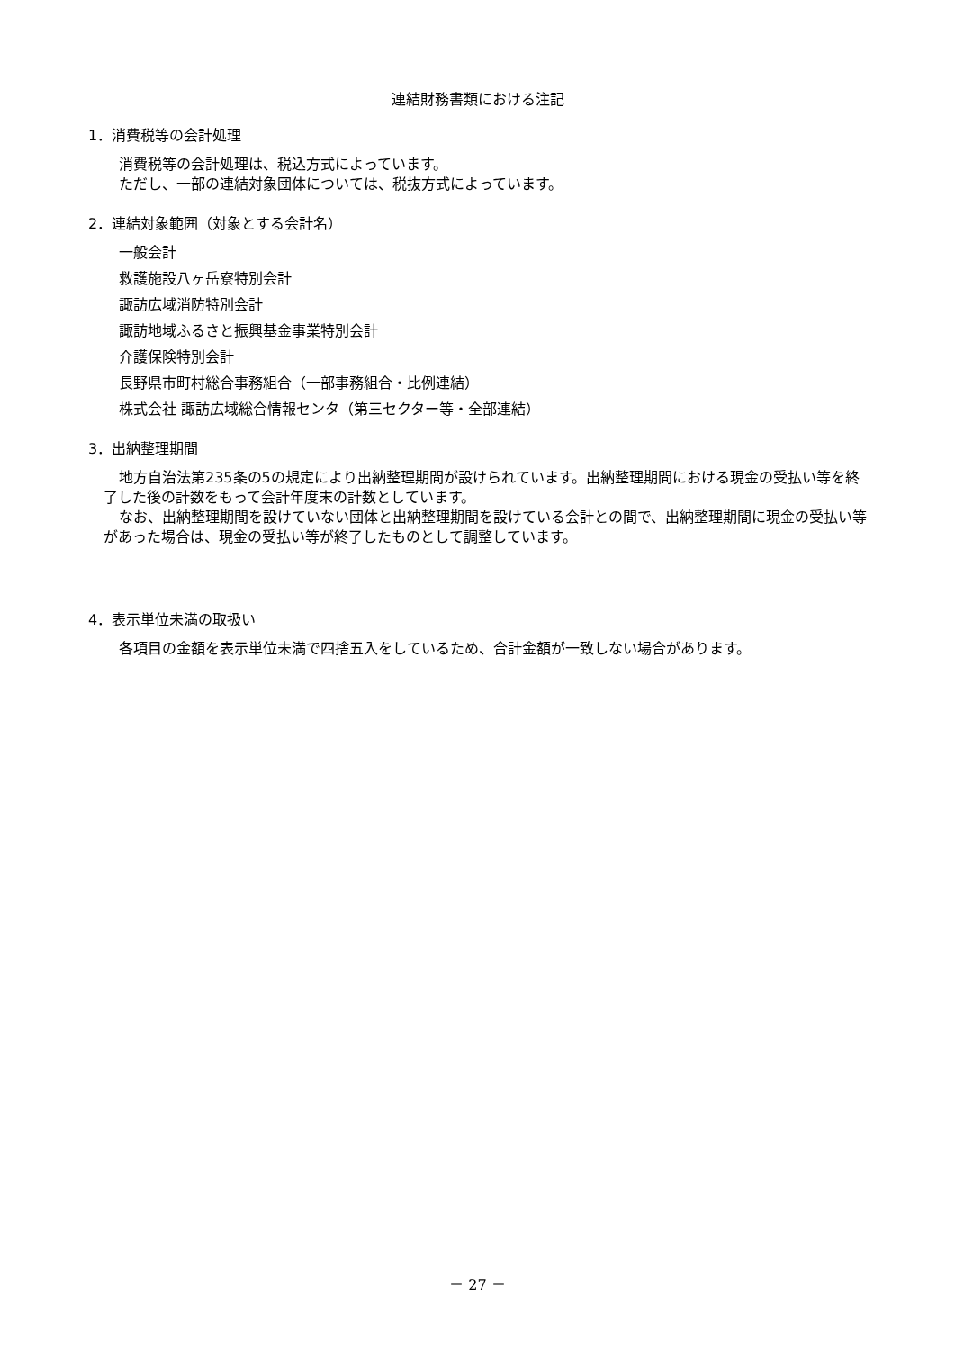連結財務書類における注記
1．消費税等の会計処理
消費税等の会計処理は、税込方式によっています。
ただし、一部の連結対象団体については、税抜方式によっています。
2．連結対象範囲（対象とする会計名）
一般会計
救護施設八ヶ岳寮特別会計
諏訪広域消防特別会計
諏訪地域ふるさと振興基金事業特別会計
介護保険特別会計
長野県市町村総合事務組合（一部事務組合・比例連結）
株式会社 諏訪広域総合情報センタ（第三セクター等・全部連結）
3．出納整理期間
地方自治法第235条の5の規定により出納整理期間が設けられています。出納整理期間における現金の受払い等を終了した後の計数をもって会計年度末の計数としています。
なお、出納整理期間を設けていない団体と出納整理期間を設けている会計との間で、出納整理期間に現金の受払い等があった場合は、現金の受払い等が終了したものとして調整しています。
4．表示単位未満の取扱い
各項目の金額を表示単位未満で四捨五入をしているため、合計金額が一致しない場合があります。
－ 27 －